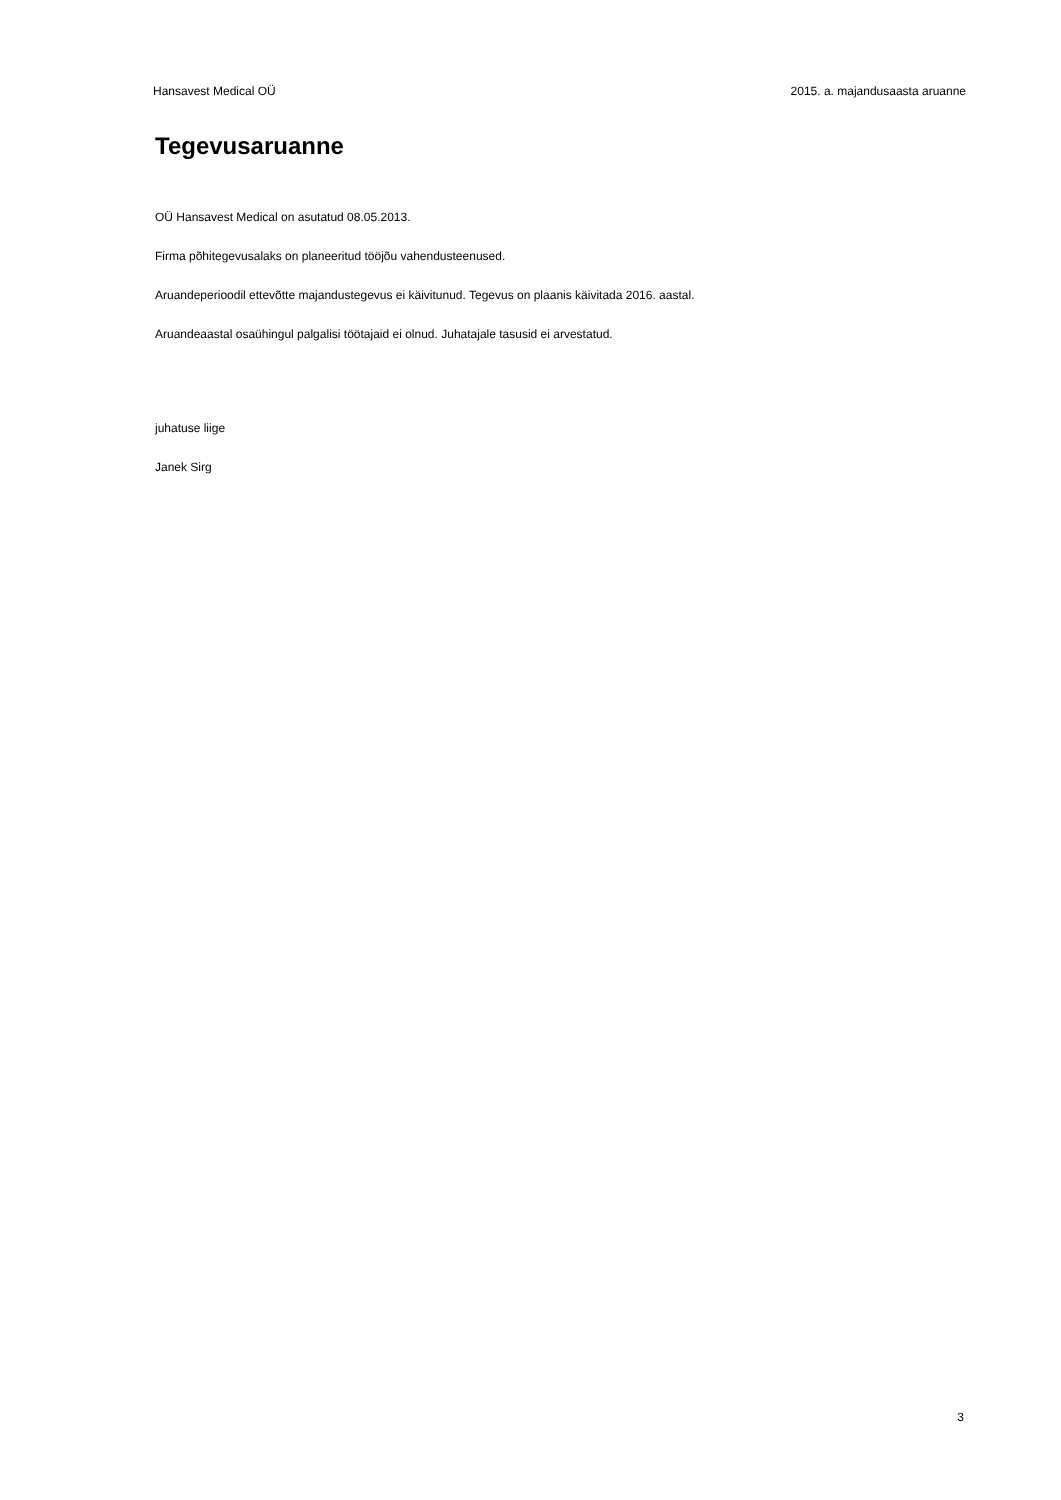Hansavest Medical OÜ 2015. a. majandusaasta aruanne
Tegevusaruanne
OÜ Hansavest Medical on asutatud 08.05.2013.
Firma põhitegevusalaks on planeeritud tööjõu vahendusteenused.
Aruandeperioodil ettevõtte majandustegevus ei käivitunud. Tegevus on plaanis käivitada 2016. aastal.
Aruandeaastal osaühingul palgalisi töötajaid ei olnud. Juhatajale tasusid ei arvestatud.
juhatuse liige
Janek Sirg
3